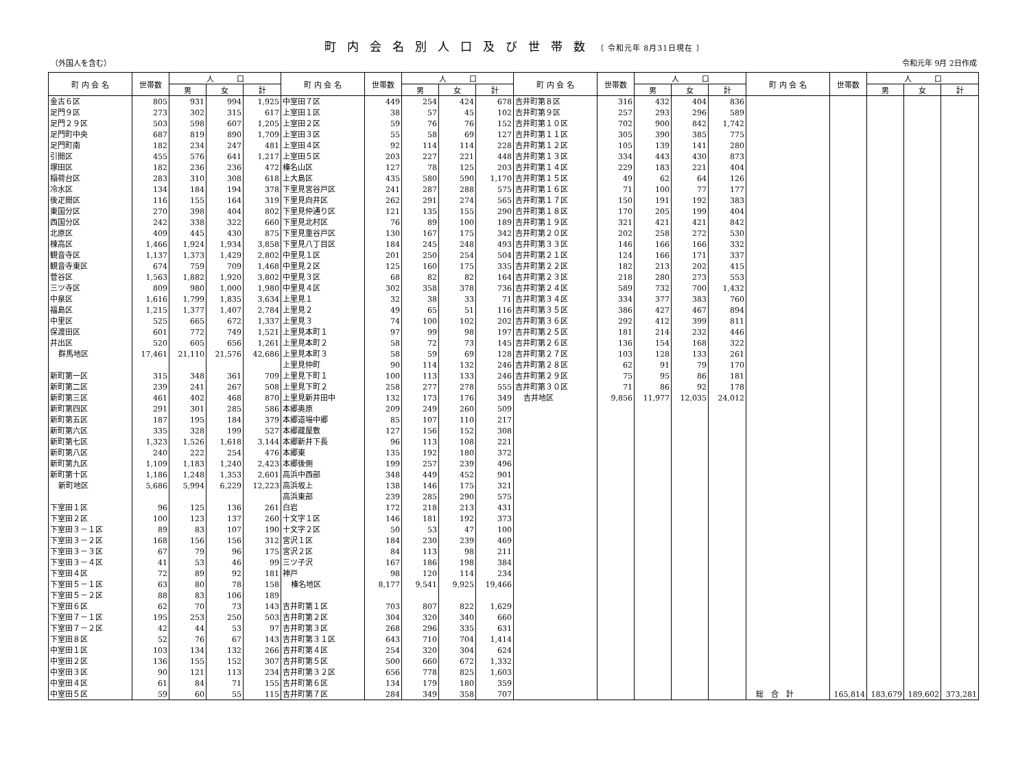町内会名別人口及び世帯数（ 令和元年 8月31日現在 ）
（外国人を含む） 令和元年 9月 2日作成
| 町 内 会 名 | 世帯数 | 人 口 | | | 町 内 会 名 | 世帯数 | 人 口 | | | 町 内 会 名 | 世帯数 | 人 口 | | | 町 内 会 名 | 世帯数 | 人 口 | | |
| --- | --- | --- | --- | --- | --- | --- | --- | --- | --- | --- | --- | --- | --- | --- | --- | --- | --- | --- | --- |
| | | 男 | 女 | 計 | | | 男 | 女 | 計 | | | 男 | 女 | 計 | | | 男 | 女 | 計 |
| 金古６区 | 805 | 931 | 994 | 1,925 | 中室田７区 | 449 | 254 | 424 | 678 | 吉井町第８区 | 316 | 432 | 404 | 836 | | | | | |
| 足門９区 | 273 | 302 | 315 | 617 | 上室田１区 | 38 | 57 | 45 | 102 | 吉井町第９区 | 257 | 293 | 296 | 589 | | | | | |
| 足門２９区 | 503 | 598 | 607 | 1,205 | 上室田２区 | 59 | 76 | 76 | 152 | 吉井町第１０区 | 702 | 900 | 842 | 1,742 | | | | | |
| 足門町中央 | 687 | 819 | 890 | 1,709 | 上室田３区 | 55 | 58 | 69 | 127 | 吉井町第１１区 | 305 | 390 | 385 | 775 | | | | | |
| 足門町南 | 182 | 234 | 247 | 481 | 上室田４区 | 92 | 114 | 114 | 228 | 吉井町第１２区 | 105 | 139 | 141 | 280 | | | | | |
| 引間区 | 455 | 576 | 641 | 1,217 | 上室田５区 | 203 | 227 | 221 | 448 | 吉井町第１３区 | 334 | 443 | 430 | 873 | | | | | |
| 塚田区 | 182 | 236 | 236 | 472 | 榛名山区 | 127 | 78 | 125 | 203 | 吉井町第１４区 | 229 | 183 | 221 | 404 | | | | | |
| 稲荷台区 | 283 | 310 | 308 | 618 | 上大島区 | 435 | 580 | 590 | 1,170 | 吉井町第１５区 | 49 | 62 | 64 | 126 | | | | | |
| 冷水区 | 134 | 184 | 194 | 378 | 下里見宮谷戸区 | 241 | 287 | 288 | 575 | 吉井町第１６区 | 71 | 100 | 77 | 177 | | | | | |
| 後疋間区 | 116 | 155 | 164 | 319 | 下里見向井区 | 262 | 291 | 274 | 565 | 吉井町第１７区 | 150 | 191 | 192 | 383 | | | | | |
| 東国分区 | 270 | 398 | 404 | 802 | 下里見仲通り区 | 121 | 135 | 155 | 290 | 吉井町第１８区 | 170 | 205 | 199 | 404 | | | | | |
| 西国分区 | 242 | 338 | 322 | 660 | 下里見北村区 | 76 | 89 | 100 | 189 | 吉井町第１９区 | 321 | 421 | 421 | 842 | | | | | |
| 北原区 | 409 | 445 | 430 | 875 | 下里見重谷戸区 | 130 | 167 | 175 | 342 | 吉井町第２０区 | 202 | 258 | 272 | 530 | | | | | |
| 棟高区 | 1,466 | 1,924 | 1,934 | 3,858 | 下里見八丁目区 | 184 | 245 | 248 | 493 | 吉井町第３３区 | 146 | 166 | 166 | 332 | | | | | |
| 観音寺区 | 1,137 | 1,373 | 1,429 | 2,802 | 中里見１区 | 201 | 250 | 254 | 504 | 吉井町第２１区 | 124 | 166 | 171 | 337 | | | | | |
| 観音寺東区 | 674 | 759 | 709 | 1,468 | 中里見２区 | 125 | 160 | 175 | 335 | 吉井町第２２区 | 182 | 213 | 202 | 415 | | | | | |
| 菅谷区 | 1,563 | 1,882 | 1,920 | 3,802 | 中里見３区 | 68 | 82 | 82 | 164 | 吉井町第２３区 | 218 | 280 | 273 | 553 | | | | | |
| 三ツ寺区 | 809 | 980 | 1,000 | 1,980 | 中里見４区 | 302 | 358 | 378 | 736 | 吉井町第２４区 | 589 | 732 | 700 | 1,432 | | | | | |
| 中泉区 | 1,616 | 1,799 | 1,835 | 3,634 | 上里見１ | 32 | 38 | 33 | 71 | 吉井町第３４区 | 334 | 377 | 383 | 760 | | | | | |
| 福島区 | 1,215 | 1,377 | 1,407 | 2,784 | 上里見２ | 49 | 65 | 51 | 116 | 吉井町第３５区 | 386 | 427 | 467 | 894 | | | | | |
| 中里区 | 525 | 665 | 672 | 1,337 | 上里見３ | 74 | 100 | 102 | 202 | 吉井町第３６区 | 292 | 412 | 399 | 811 | | | | | |
| 保渡田区 | 601 | 772 | 749 | 1,521 | 上里見本町１ | 97 | 99 | 98 | 197 | 吉井町第２５区 | 181 | 214 | 232 | 446 | | | | | |
| 井出区 | 520 | 605 | 656 | 1,261 | 上里見本町２ | 58 | 72 | 73 | 145 | 吉井町第２６区 | 136 | 154 | 168 | 322 | | | | | |
| 群馬地区 | 17,461 | 21,110 | 21,576 | 42,686 | 上里見本町３ | 58 | 59 | 69 | 128 | 吉井町第２７区 | 103 | 128 | 133 | 261 | | | | | |
| | | | | | 上里見仲町 | 90 | 114 | 132 | 246 | 吉井町第２８区 | 62 | 91 | 79 | 170 | | | | | |
| 新町第一区 | 315 | 348 | 361 | 709 | 上里見下町１ | 100 | 113 | 133 | 246 | 吉井町第２９区 | 75 | 95 | 86 | 181 | | | | | |
| 新町第二区 | 239 | 241 | 267 | 508 | 上里見下町２ | 258 | 277 | 278 | 555 | 吉井町第３０区 | 71 | 86 | 92 | 178 | | | | | |
| 新町第三区 | 461 | 402 | 468 | 870 | 上里見新井田中 | 132 | 173 | 176 | 349 | 吉井地区 | 9,856 | 11,977 | 12,035 | 24,012 | | | | | |
| 新町第四区 | 291 | 301 | 285 | 586 | 本郷奥原 | 209 | 249 | 260 | 509 | | | | | | | | | | |
| 新町第五区 | 187 | 195 | 184 | 379 | 本郷道場中郷 | 85 | 107 | 110 | 217 | | | | | | | | | | |
| 新町第六区 | 335 | 328 | 199 | 527 | 本郷蔵屋敷 | 127 | 156 | 152 | 308 | | | | | | | | | | |
| 新町第七区 | 1,323 | 1,526 | 1,618 | 3,144 | 本郷新井下長 | 96 | 113 | 108 | 221 | | | | | | | | | | |
| 新町第八区 | 240 | 222 | 254 | 476 | 本郷東 | 135 | 192 | 180 | 372 | | | | | | | | | | |
| 新町第九区 | 1,109 | 1,183 | 1,240 | 2,423 | 本郷後側 | 199 | 257 | 239 | 496 | | | | | | | | | | |
| 新町第十区 | 1,186 | 1,248 | 1,353 | 2,601 | 高浜中西部 | 348 | 449 | 452 | 901 | | | | | | | | | | |
| 新町地区 | 5,686 | 5,994 | 6,229 | 12,223 | 高浜坂上 | 138 | 146 | 175 | 321 | | | | | | | | | | |
| | | | | | 高浜東部 | 239 | 285 | 290 | 575 | | | | | | | | | | |
| 下室田１区 | 96 | 125 | 136 | 261 | 白岩 | 172 | 218 | 213 | 431 | | | | | | | | | | |
| 下室田２区 | 100 | 123 | 137 | 260 | 十文字１区 | 146 | 181 | 192 | 373 | | | | | | | | | | |
| 下室田３－１区 | 89 | 83 | 107 | 190 | 十文字２区 | 50 | 53 | 47 | 100 | | | | | | | | | | |
| 下室田３－２区 | 168 | 156 | 156 | 312 | 宮沢１区 | 184 | 230 | 239 | 469 | | | | | | | | | | |
| 下室田３－３区 | 67 | 79 | 96 | 175 | 宮沢２区 | 84 | 113 | 98 | 211 | | | | | | | | | | |
| 下室田３－４区 | 41 | 53 | 46 | 99 | 三ツ子沢 | 167 | 186 | 198 | 384 | | | | | | | | | | |
| 下室田４区 | 72 | 89 | 92 | 181 | 神戸 | 98 | 120 | 114 | 234 | | | | | | | | | | |
| 下室田５－１区 | 63 | 80 | 78 | 158 | 榛名地区 | 8,177 | 9,541 | 9,925 | 19,466 | | | | | | | | | | |
| 下室田５－２区 | 88 | 83 | 106 | 189 | | | | | | | | | | | | | | | |
| 下室田６区 | 62 | 70 | 73 | 143 | 吉井町第１区 | 703 | 807 | 822 | 1,629 | | | | | | | | | | |
| 下室田７－１区 | 195 | 253 | 250 | 503 | 吉井町第２区 | 304 | 320 | 340 | 660 | | | | | | | | | | |
| 下室田７－２区 | 42 | 44 | 53 | 97 | 吉井町第３区 | 268 | 296 | 335 | 631 | | | | | | | | | | |
| 下室田８区 | 52 | 76 | 67 | 143 | 吉井町第３１区 | 643 | 710 | 704 | 1,414 | | | | | | | | | | |
| 中室田１区 | 103 | 134 | 132 | 266 | 吉井町第４区 | 254 | 320 | 304 | 624 | | | | | | | | | | |
| 中室田２区 | 136 | 155 | 152 | 307 | 吉井町第５区 | 500 | 660 | 672 | 1,332 | | | | | | | | | | |
| 中室田３区 | 90 | 121 | 113 | 234 | 吉井町第３２区 | 656 | 778 | 825 | 1,603 | | | | | | | | | | |
| 中室田４区 | 61 | 84 | 71 | 155 | 吉井町第６区 | 134 | 179 | 180 | 359 | | | | | | | | | | |
| 中室田５区 | 59 | 60 | 55 | 115 | 吉井町第７区 | 284 | 349 | 358 | 707 | | | | | | 総 合 計 | 165,814 | 183,679 | 189,602 | 373,281 |